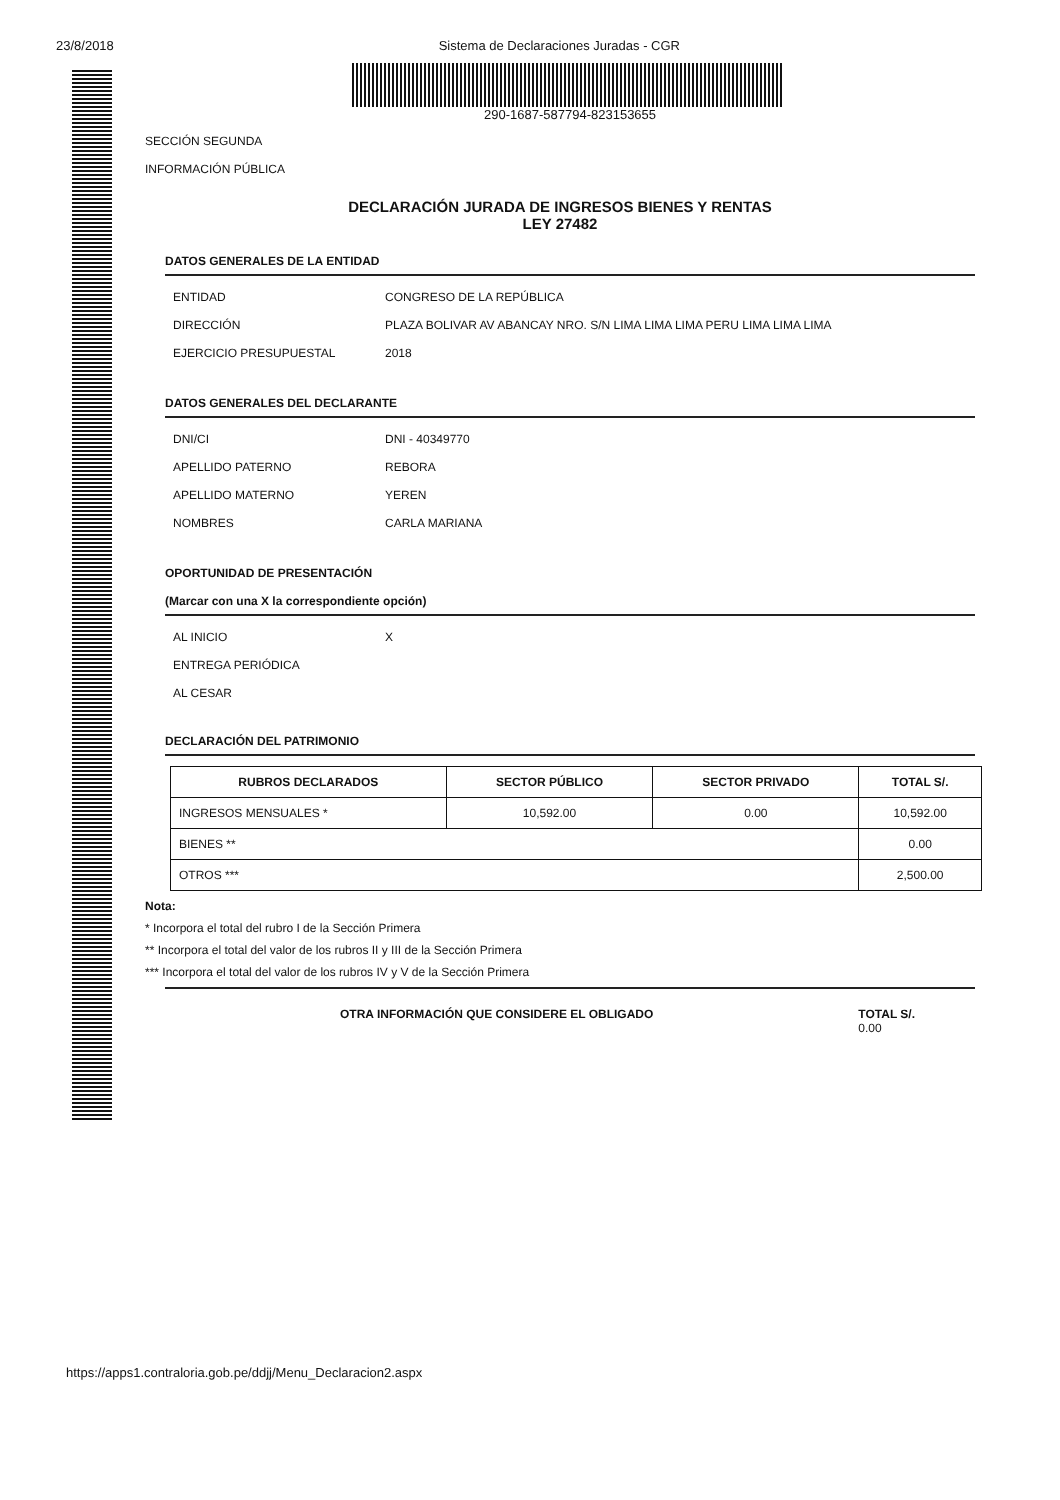23/8/2018 Sistema de Declaraciones Juradas - CGR
290-1687-587794-823153655
SECCIÓN SEGUNDA
INFORMACIÓN PÚBLICA
DECLARACIÓN JURADA DE INGRESOS BIENES Y RENTAS
LEY 27482
DATOS GENERALES DE LA ENTIDAD
ENTIDAD CONGRESO DE LA REPÚBLICA
DIRECCIÓN PLAZA BOLIVAR AV ABANCAY NRO. S/N LIMA LIMA LIMA PERU LIMA LIMA LIMA
EJERCICIO PRESUPUESTAL 2018
DATOS GENERALES DEL DECLARANTE
DNI/CI DNI - 40349770
APELLIDO PATERNO REBORA
APELLIDO MATERNO YEREN
NOMBRES CARLA MARIANA
OPORTUNIDAD DE PRESENTACIÓN
(Marcar con una X la correspondiente opción)
AL INICIO X
ENTREGA PERIÓDICA
AL CESAR
DECLARACIÓN DEL PATRIMONIO
| RUBROS DECLARADOS | SECTOR PÚBLICO | SECTOR PRIVADO | TOTAL S/. |
| --- | --- | --- | --- |
| INGRESOS MENSUALES * | 10,592.00 | 0.00 | 10,592.00 |
| BIENES ** | | | 0.00 |
| OTROS *** | | | 2,500.00 |
Nota:
* Incorpora el total del rubro I de la Sección Primera
** Incorpora el total del valor de los rubros II y III de la Sección Primera
*** Incorpora el total del valor de los rubros IV y V de la Sección Primera
OTRA INFORMACIÓN QUE CONSIDERE EL OBLIGADO TOTAL S/.
0.00
https://apps1.contraloria.gob.pe/ddjj/Menu_Declaracion2.aspx